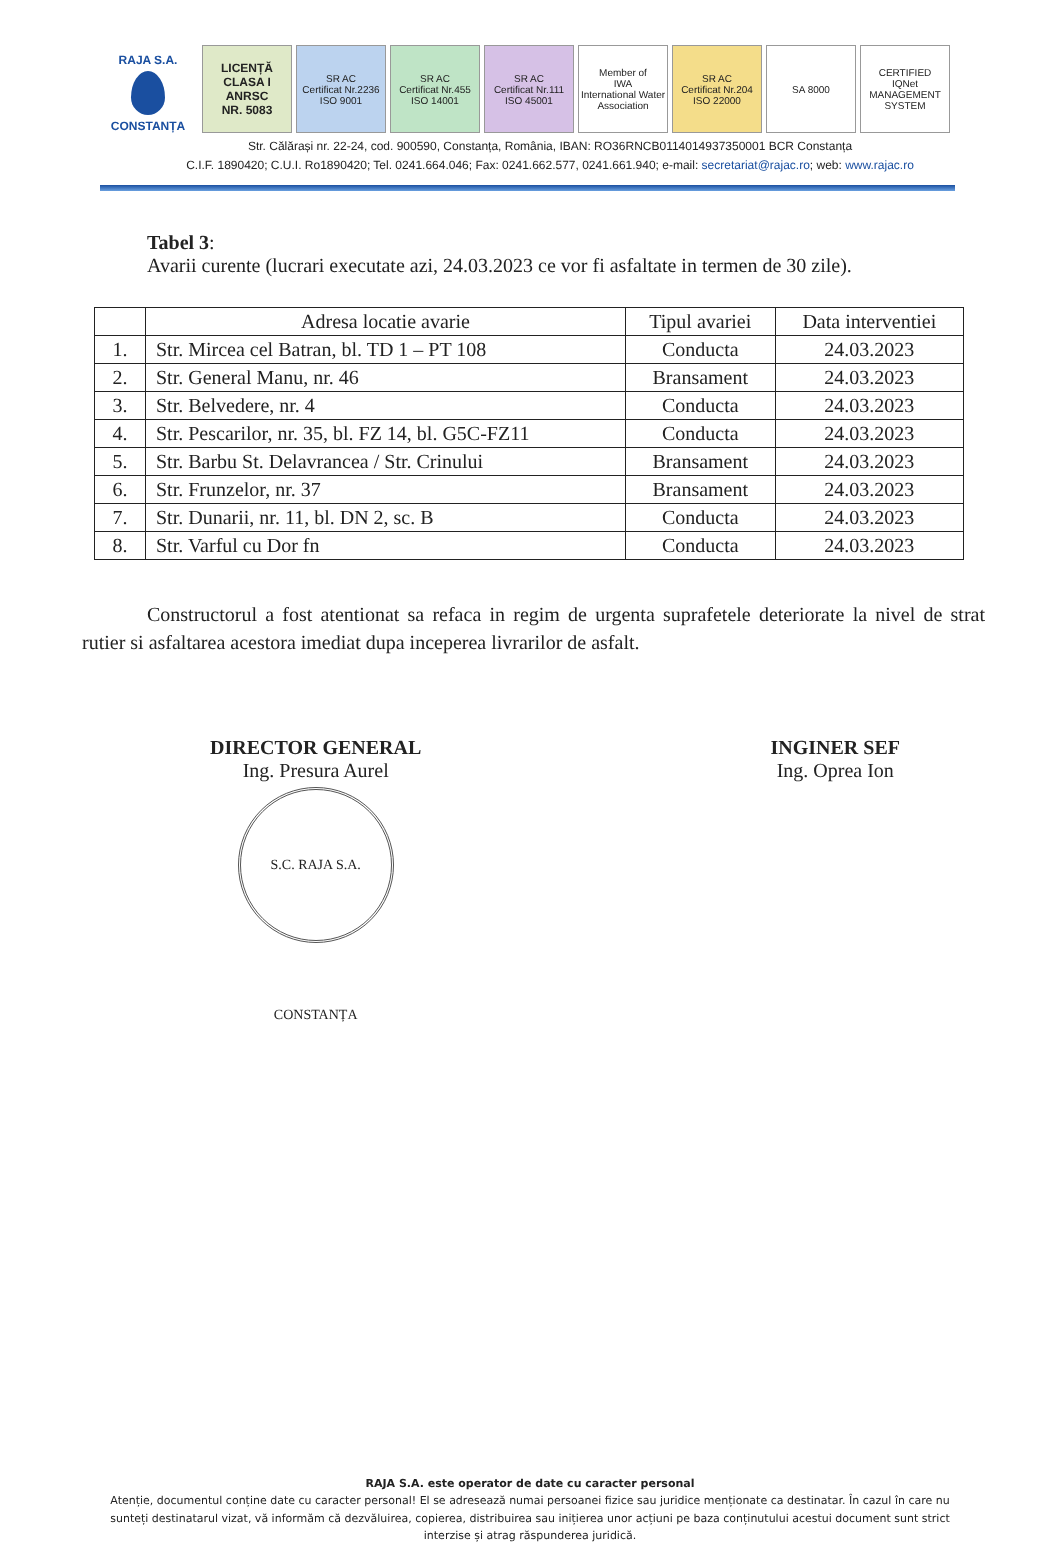RAJA S.A.
CONSTANȚA
LICENȚĂ
CLASA I
ANRSC
NR. 5083
SR AC
Certificat Nr.2236
ISO 9001
SR AC
Certificat Nr.455
ISO 14001
SR AC
Certificat Nr.111
ISO 45001
Member of
IWA
International Water Association
SR AC
Certificat Nr.204
ISO 22000
SA 8000
CERTIFIED
IQNet
MANAGEMENT SYSTEM
Str. Călărași nr. 22-24, cod. 900590, Constanța, România, IBAN: RO36RNCB0114014937350001 BCR Constanța
C.I.F. 1890420; C.U.I. Ro1890420; Tel. 0241.664.046; Fax: 0241.662.577, 0241.661.940; e-mail: secretariat@rajac.ro; web: www.rajac.ro
Tabel 3:
Avarii curente (lucrari executate azi, 24.03.2023 ce vor fi asfaltate in termen de 30 zile).
| | Adresa locatie avarie | Tipul avariei | Data interventiei |
| --- | --- | --- | --- |
| 1. | Str. Mircea cel Batran, bl. TD 1 – PT 108 | Conducta | 24.03.2023 |
| 2. | Str. General Manu, nr. 46 | Bransament | 24.03.2023 |
| 3. | Str. Belvedere, nr. 4 | Conducta | 24.03.2023 |
| 4. | Str. Pescarilor, nr. 35, bl. FZ 14, bl. G5C-FZ11 | Conducta | 24.03.2023 |
| 5. | Str. Barbu St. Delavrancea / Str. Crinului | Bransament | 24.03.2023 |
| 6. | Str. Frunzelor, nr. 37 | Bransament | 24.03.2023 |
| 7. | Str. Dunarii, nr. 11, bl. DN 2, sc. B | Conducta | 24.03.2023 |
| 8. | Str. Varful cu Dor fn | Conducta | 24.03.2023 |
Constructorul a fost atentionat sa refaca in regim de urgenta suprafetele deteriorate la nivel de strat rutier si asfaltarea acestora imediat dupa inceperea livrarilor de asfalt.
DIRECTOR GENERAL
Ing. Presura Aurel
S.C. RAJA S.A. CONSTANȚA
INGINER SEF
Ing. Oprea Ion
RAJA S.A. este operator de date cu caracter personal
Atenție, documentul conține date cu caracter personal! El se adresează numai persoanei fizice sau juridice menționate ca destinatar. În cazul în care nu sunteți destinatarul vizat, vă informăm că dezvăluirea, copierea, distribuirea sau inițierea unor acțiuni pe baza conținutului acestui document sunt strict interzise și atrag răspunderea juridică.